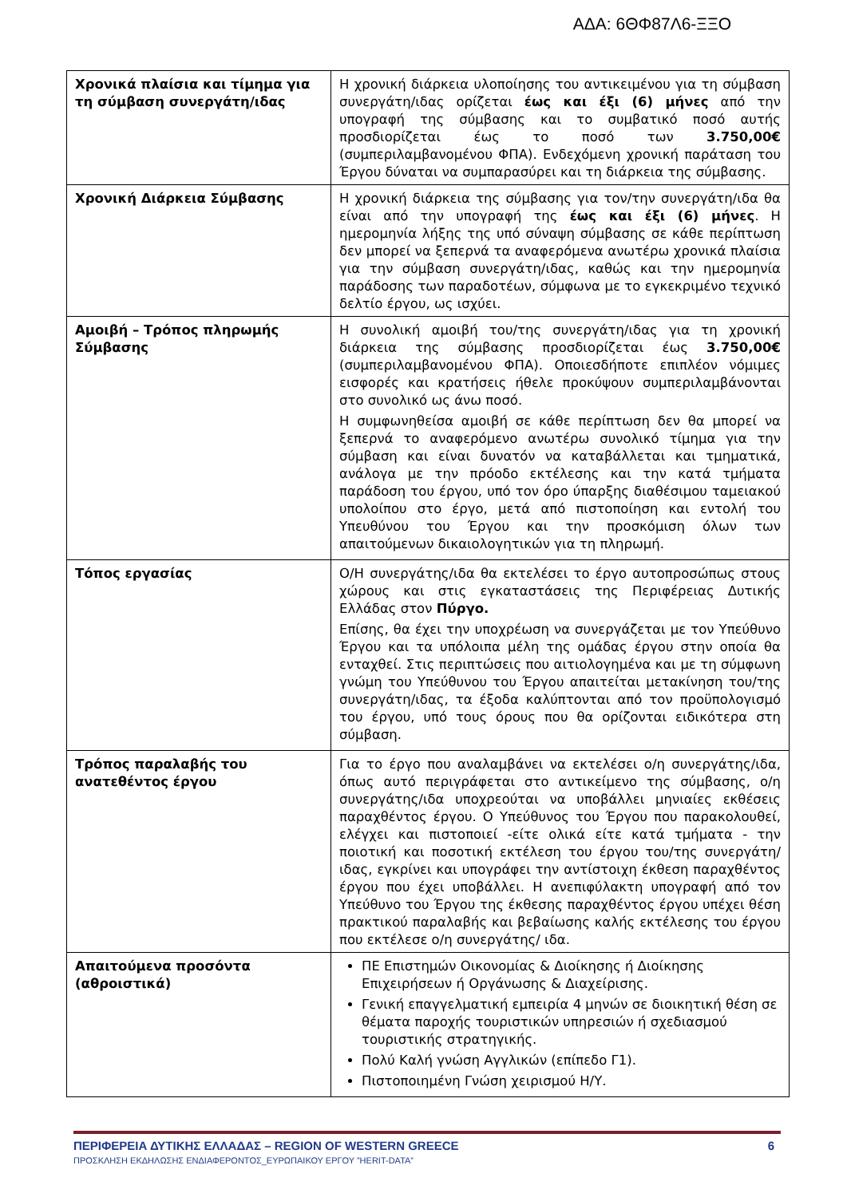ΑΔΑ: 6ΘΦ87Λ6-ΞΞΟ
| Χρονικά πλαίσια και τίμημα για τη σύμβαση συνεργάτη/ιδας | Η χρονική διάρκεια υλοποίησης του αντικειμένου για τη σύμβαση συνεργάτη/ιδας ορίζεται έως και έξι (6) μήνες από την υπογραφή της σύμβασης και το συμβατικό ποσό αυτής προσδιορίζεται έως το ποσό των 3.750,00€ (συμπεριλαμβανομένου ΦΠΑ). Ενδεχόμενη χρονική παράταση του Έργου δύναται να συμπαρασύρει και τη διάρκεια της σύμβασης. |
| Χρονική Διάρκεια Σύμβασης | Η χρονική διάρκεια της σύμβασης για τον/την συνεργάτη/ιδα θα είναι από την υπογραφή της έως και έξι (6) μήνες . Η ημερομηνία λήξης της υπό σύναψη σύμβασης σε κάθε περίπτωση δεν μπορεί να ξεπερνά τα αναφερόμενα ανωτέρω χρονικά πλαίσια για την σύμβαση συνεργάτη/ιδας, καθώς και την ημερομηνία παράδοσης των παραδοτέων, σύμφωνα με το εγκεκριμένο τεχνικό δελτίο έργου, ως ισχύει. |
| Αμοιβή – Τρόπος πληρωμής Σύμβασης | Η συνολική αμοιβή του/της συνεργάτη/ιδας για τη χρονική διάρκεια της σύμβασης προσδιορίζεται έως 3.750,00€ (συμπεριλαμβανομένου ΦΠΑ). Οποιεσδήποτε επιπλέον νόμιμες εισφορές και κρατήσεις ήθελε προκύψουν συμπεριλαμβάνονται στο συνολικό ως άνω ποσό. Η συμφωνηθείσα αμοιβή σε κάθε περίπτωση δεν θα μπορεί να ξεπερνά το αναφερόμενο ανωτέρω συνολικό τίμημα για την σύμβαση και είναι δυνατόν να καταβάλλεται και τμηματικά, ανάλογα με την πρόοδο εκτέλεσης και την κατά τμήματα παράδοση του έργου, υπό τον όρο ύπαρξης διαθέσιμου ταμειακού υπολοίπου στο έργο, μετά από πιστοποίηση και εντολή του Υπευθύνου του Έργου και την προσκόμιση όλων των απαιτούμενων δικαιολογητικών για τη πληρωμή. |
| Τόπος εργασίας | Ο/Η συνεργάτης/ιδα θα εκτελέσει το έργο αυτοπροσώπως στους χώρους και στις εγκαταστάσεις της Περιφέρειας Δυτικής Ελλάδας στον Πύργο. Επίσης, θα έχει την υποχρέωση να συνεργάζεται με τον Υπεύθυνο Έργου και τα υπόλοιπα μέλη της ομάδας έργου στην οποία θα ενταχθεί. Στις περιπτώσεις που αιτιολογημένα και με τη σύμφωνη γνώμη του Υπεύθυνου του Έργου απαιτείται μετακίνηση του/της συνεργάτη/ιδας, τα έξοδα καλύπτονται από τον προϋπολογισμό του έργου, υπό τους όρους που θα ορίζονται ειδικότερα στη σύμβαση. |
| Τρόπος παραλαβής του ανατεθέντος έργου | Για το έργο που αναλαμβάνει να εκτελέσει ο/η συνεργάτης/ιδα, όπως αυτό περιγράφεται στο αντικείμενο της σύμβασης, ο/η συνεργάτης/ιδα υποχρεούται να υποβάλλει μηνιαίες εκθέσεις παραχθέντος έργου. Ο Υπεύθυνος του Έργου που παρακολουθεί, ελέγχει και πιστοποιεί -είτε ολικά είτε κατά τμήματα - την ποιοτική και ποσοτική εκτέλεση του έργου του/της συνεργάτη/ιδας, εγκρίνει και υπογράφει την αντίστοιχη έκθεση παραχθέντος έργου που έχει υποβάλλει. Η ανεπιφύλακτη υπογραφή από τον Υπεύθυνο του Έργου της έκθεσης παραχθέντος έργου υπέχει θέση πρακτικού παραλαβής και βεβαίωσης καλής εκτέλεσης του έργου που εκτέλεσε ο/η συνεργάτης/ ιδα. |
| Απαιτούμενα προσόντα (αθροιστικά) | ΠΕ Επιστημών Οικονομίας & Διοίκησης ή Διοίκησης Επιχειρήσεων ή Οργάνωσης & Διαχείρισης. Γενική επαγγελματική εμπειρία 4 μηνών σε διοικητική θέση σε θέματα παροχής τουριστικών υπηρεσιών ή σχεδιασμού τουριστικής στρατηγικής. Πολύ Καλή γνώση Αγγλικών (επίπεδο Γ1). Πιστοποιημένη Γνώση χειρισμού Η/Υ. |
ΠΕΡΙΦΕΡΕΙΑ ΔΥΤΙΚΗΣ ΕΛΛΑΔΑΣ – REGION OF WESTERN GREECE 6
ΠΡΟΣΚΛΗΣΗ ΕΚΔΗΛΩΣΗΣ ΕΝΔΙΑΦΕΡΟΝΤΟΣ_ΕΥΡΩΠΑΙΚΟΥ ΕΡΓΟΥ ”HERIT-DATA”